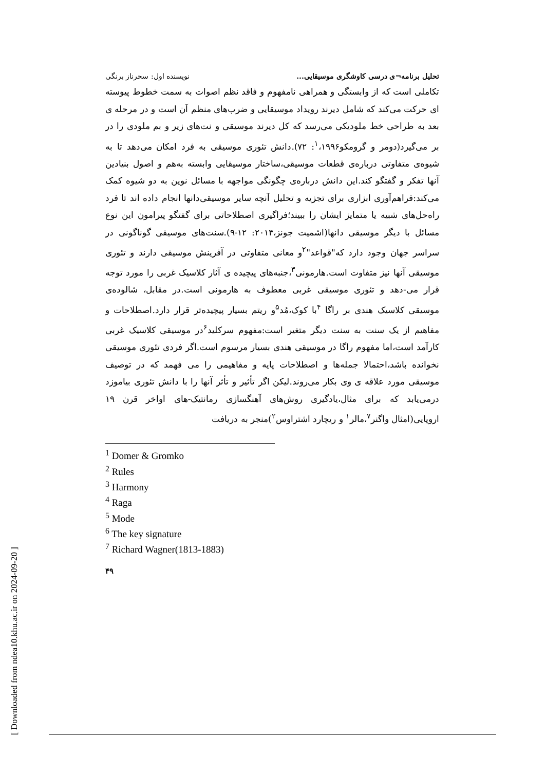تحلیل برنامه¬ی درسی کاوشگری موسیقایی... نویسنده اول: سحرناز برنگی
تکاملی است که از وابستگی و همراهی نامفهوم و فاقد نظم اصوات به سمت خطوط پیوسته ای حرکت می‌کند که شامل دیرند رویداد موسیقایی و ضرب‌های منظم آن است و در مرحله ی بعد به طراحی خط ملودیکی می‌رسد که کل دیرند موسیقی و نت‌های زیر و بم ملودی را در بر می‌گیرد(دومر و گرومکو<sup>۱</sup>،۱۹۹۶: ۷۲).دانش تئوری موسیقی به فرد امکان می‌دهد تا به شیوه‌ی متفاوتی درباره‌ی قطعات موسیقی،ساختار موسیقایی وابسته به‌هم و اصول بنیادین آنها تفکر و گفتگو کند.این دانش درباره‌ی چگونگی مواجهه با مسائل نوین به دو شیوه کمک می‌کند:فراهم‌آوری ابزاری برای تجزیه و تحلیل آنچه سایر موسیقی‌دانها انجام داده اند تا فرد راه‌حل‌های شبیه یا متمایز ایشان را ببیند؛فراگیری اصطلاحاتی برای گفتگو پیرامون این نوع مسائل با دیگر موسیقی دانها(اشمیت جونز،۲۰۱۴: ۱۲-۹).سنت‌های موسیقی گوناگونی در سراسر جهان وجود دارد که"قواعد"<sup>۲</sup>و معانی متفاوتی در آفرینش موسیقی دارند و تئوری موسیقی آنها نیز متفاوت است.هارمونی<sup>۳</sup>،جنبه‌های پیچیده ی آثار کلاسیک غربی را مورد توجه قرار می-دهد و تئوری موسیقی غربی معطوف به هارمونی است.در مقابل، شالوده‌ی موسیقی کلاسیک هندی بر راگا <sup>۴</sup>با کوک،مُد<sup>۵</sup>و ریتم بسیار پیچیده‌تر قرار دارد.اصطلاحات و مفاهیم از یک سنت به سنت دیگر متغیر است:مفهوم سرکلید<sup>۶</sup>در موسیقی کلاسیک غربی کارآمد است،اما مفهوم راگا در موسیقی هندی بسیار مرسوم است.اگر فردی تئوری موسیقی نخوانده باشد،احتمالا جمله‌ها و اصطلاحات پایه و مفاهیمی را می فهمد که در توصیف موسیقی مورد علاقه ی وی بکار می‌روند.لیکن اگر تأثیر و تأثر آنها را با دانش تئوری بیاموزد درمی‌یابد که برای مثال،یادگیری روش‌های آهنگسازی رمانتیک-های اواخر قرن ۱۹ اروپایی(امثال واگنر<sup>۷</sup>،مالر<sup>۱</sup> و ریچارد اشتراوس<sup>۲</sup>)منجر به دریافت
<sup>1</sup> Domer & Gromko
<sup>2</sup> Rules
<sup>3</sup> Harmony
<sup>4</sup> Raga
<sup>5</sup> Mode
<sup>6</sup> The key signature
<sup>7</sup> Richard Wagner(1813-1883)
۴۹
[ Downloaded from ndea10.khu.ac.ir on 2024-09-20 ]